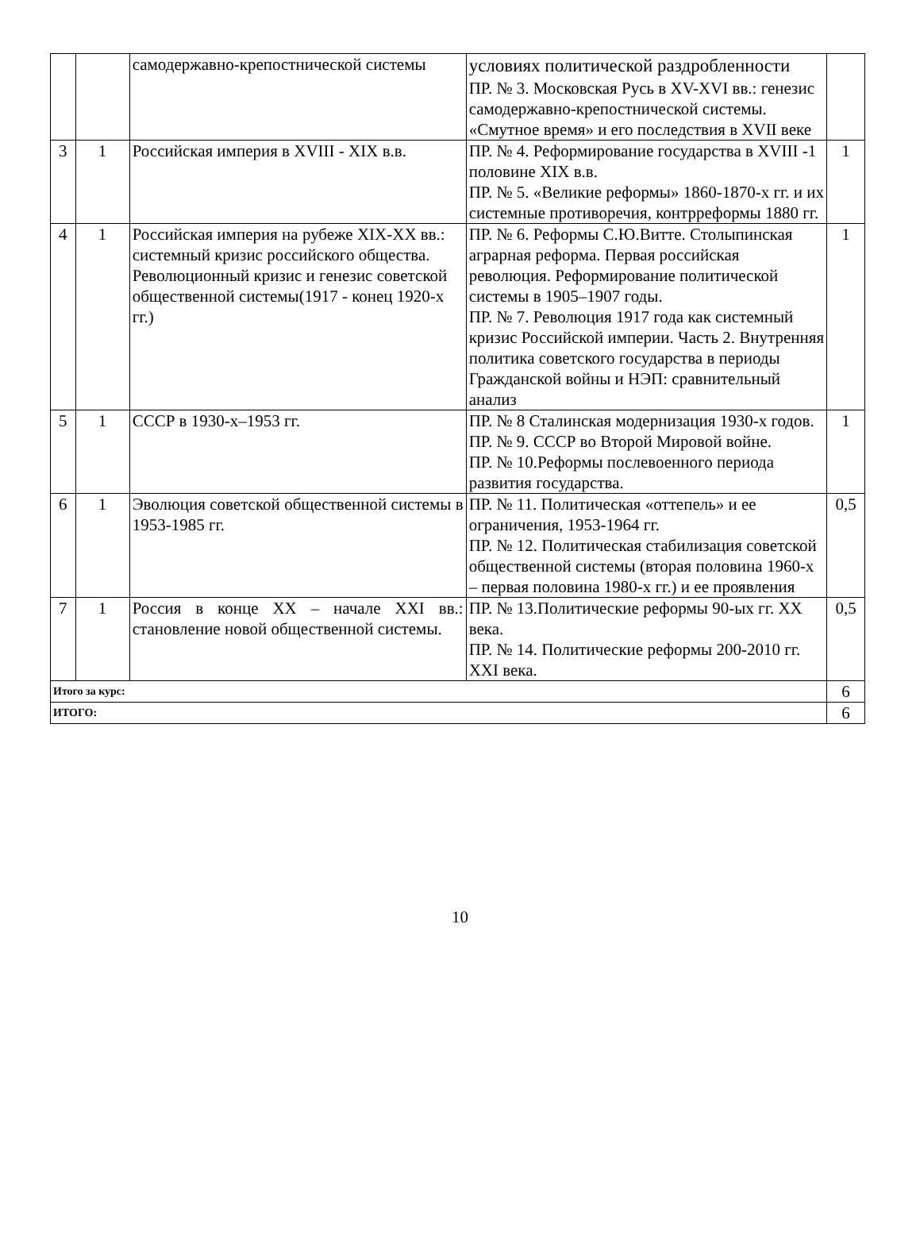| | | самодержавно-крепостнической системы | условиях политической раздробленности ПР. № 3. Московская Русь в XV-XVI вв.: генезис самодержавно-крепостнической системы. «Смутное время» и его последствия в XVII веке | |
| 3 | 1 | Российская империя в XVIII - XIX в.в. | ПР. № 4. Реформирование государства в XVIII -1 половине XIX в.в. ПР. № 5. «Великие реформы» 1860-1870-х гг. и их системные противоречия, контрреформы 1880 гг. | 1 |
| 4 | 1 | Российская империя на рубеже XIX-XX вв.: системный кризис российского общества. Революционный кризис и генезис советской общественной системы(1917 - конец 1920-х гг.) | ПР. № 6. Реформы С.Ю.Витте. Столыпинская аграрная реформа. Первая российская революция. Реформирование политической системы в 1905–1907 годы. ПР. № 7. Революция 1917 года как системный кризис Российской империи. Часть 2. Внутренняя политика советского государства в периоды Гражданской войны и НЭП: сравнительный анализ | 1 |
| 5 | 1 | СССР в 1930-х–1953 гг. | ПР. № 8 Сталинская модернизация 1930-х годов. ПР. № 9. СССР во Второй Мировой войне. ПР. № 10.Реформы послевоенного периода развития государства. | 1 |
| 6 | 1 | Эволюция советской общественной системы в 1953-1985 гг. | ПР. № 11. Политическая «оттепель» и ее ограничения, 1953-1964 гг. ПР. № 12. Политическая стабилизация советской общественной системы (вторая половина 1960-х – первая половина 1980-х гг.) и ее проявления | 0,5 |
| 7 | 1 | Россия в конце XX – начале XXI вв.: становление новой общественной системы. | ПР. № 13.Политические реформы 90-ых гг. XX века. ПР. № 14. Политические реформы 200-2010 гг. XXI века. | 0,5 |
| Итого за курс: | | | | 6 |
| ИТОГО: | | | | 6 |
10